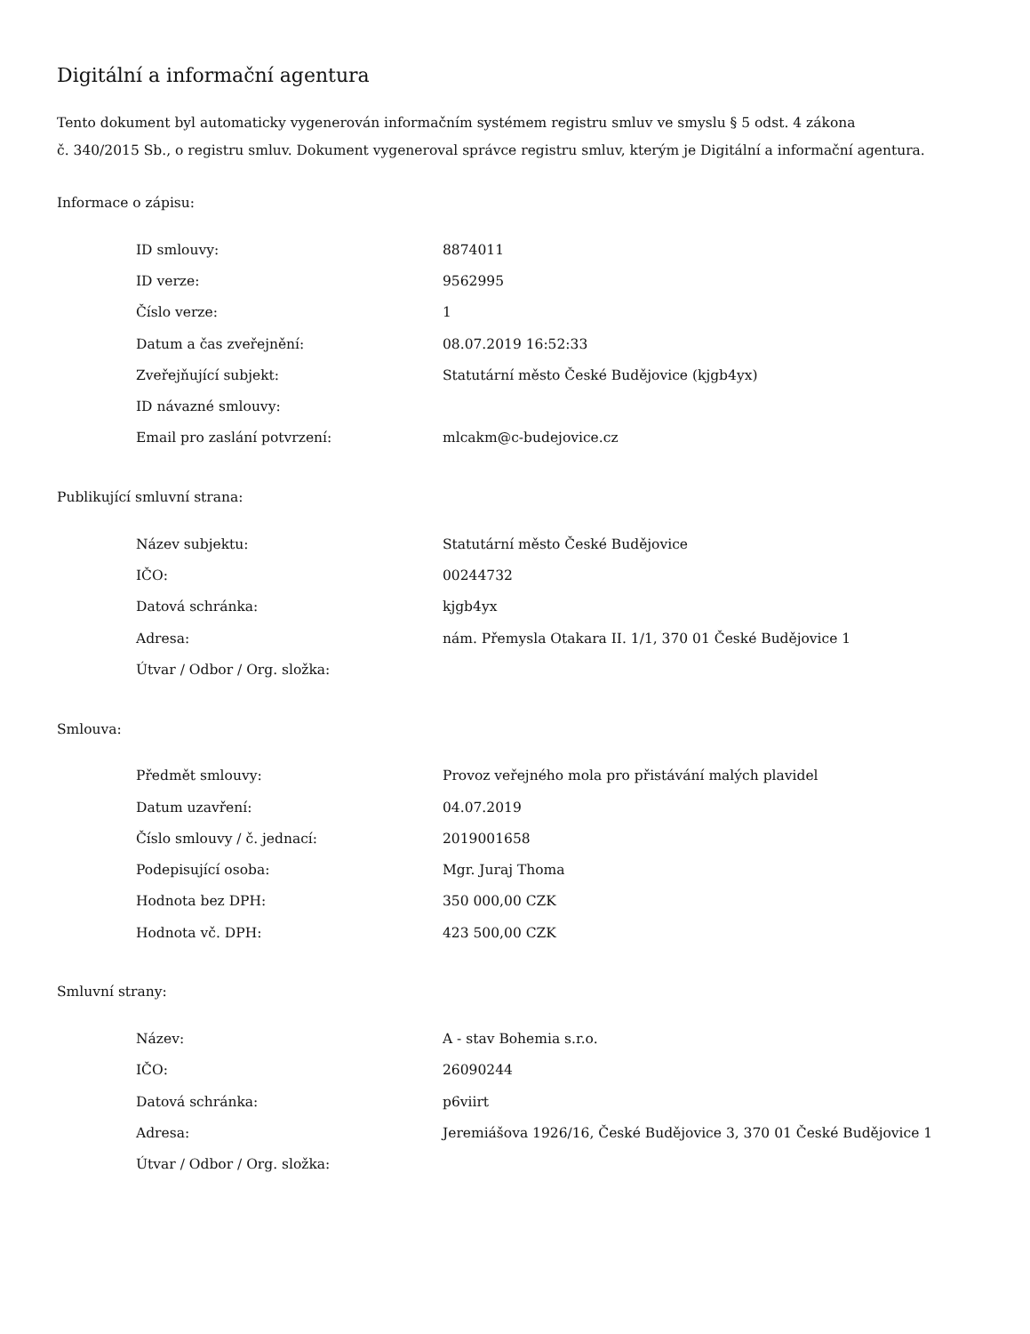Digitální a informační agentura
Tento dokument byl automaticky vygenerován informačním systémem registru smluv ve smyslu § 5 odst. 4 zákona
č. 340/2015 Sb., o registru smluv. Dokument vygeneroval správce registru smluv, kterým je Digitální a informační agentura.
Informace o zápisu:
| ID smlouvy: | 8874011 |
| ID verze: | 9562995 |
| Číslo verze: | 1 |
| Datum a čas zveřejnění: | 08.07.2019 16:52:33 |
| Zveřejňující subjekt: | Statutární město České Budějovice (kjgb4yx) |
| ID návazné smlouvy: | |
| Email pro zaslání potvrzení: | mlcakm@c-budejovice.cz |
Publikující smluvní strana:
| Název subjektu: | Statutární město České Budějovice |
| IČO: | 00244732 |
| Datová schránka: | kjgb4yx |
| Adresa: | nám. Přemysla Otakara II. 1/1, 370 01 České Budějovice 1 |
| Útvar / Odbor / Org. složka: | |
Smlouva:
| Předmět smlouvy: | Provoz veřejného mola pro přistávání malých plavidel |
| Datum uzavření: | 04.07.2019 |
| Číslo smlouvy / č. jednací: | 2019001658 |
| Podepisující osoba: | Mgr. Juraj Thoma |
| Hodnota bez DPH: | 350 000,00 CZK |
| Hodnota vč. DPH: | 423 500,00 CZK |
Smluvní strany:
| Název: | A - stav Bohemia s.r.o. |
| IČO: | 26090244 |
| Datová schránka: | p6viirt |
| Adresa: | Jeremiášova 1926/16, České Budějovice 3, 370 01 České Budějovice 1 |
| Útvar / Odbor / Org. složka: | |